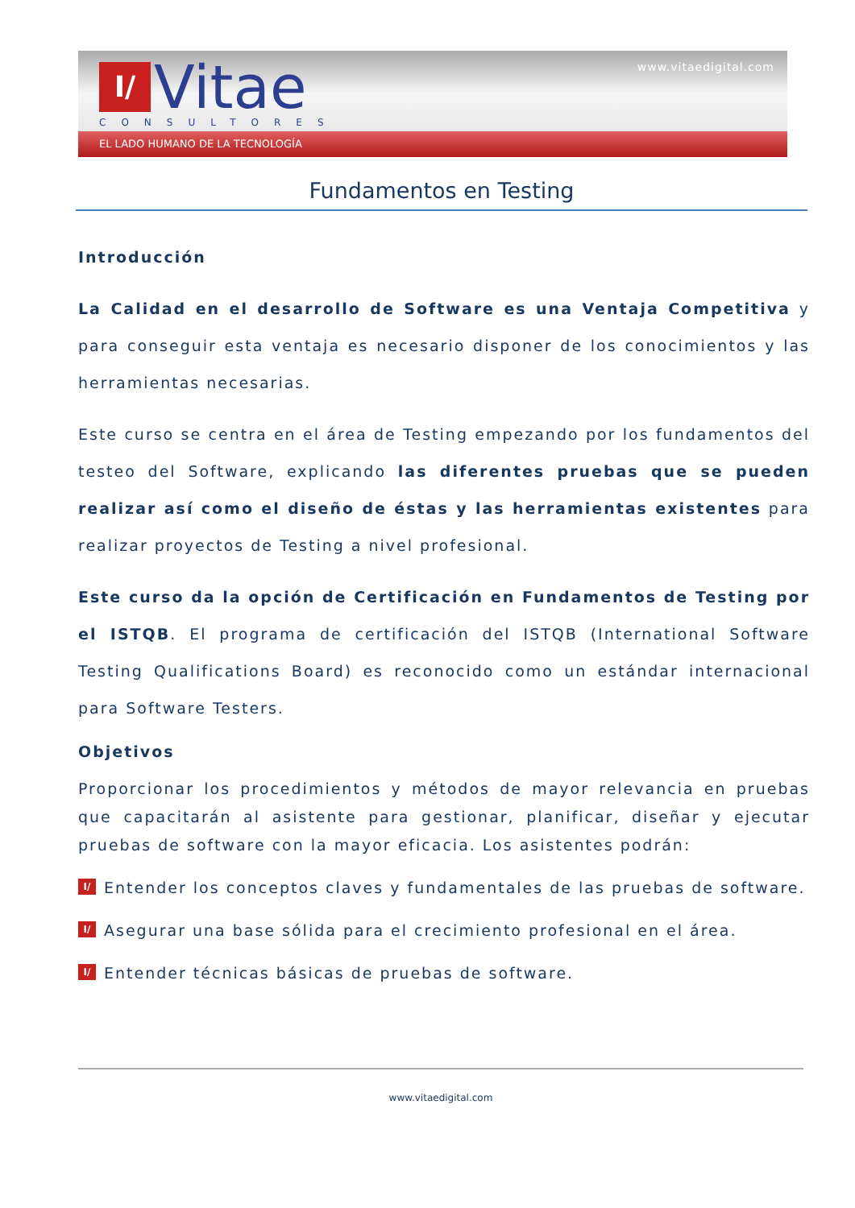I/
Vitae
CONSULTORES
www.vitaedigital.com
EL LADO HUMANO DE LA TECNOLOGÍA
Fundamentos en Testing
Introducción
La Calidad en el desarrollo de Software es una Ventaja Competitiva y para conseguir esta ventaja es necesario disponer de los conocimientos y las herramientas necesarias.
Este curso se centra en el área de Testing empezando por los fundamentos del testeo del Software, explicando las diferentes pruebas que se pueden realizar así como el diseño de éstas y las herramientas existentes para realizar proyectos de Testing a nivel profesional.
Este curso da la opción de Certificación en Fundamentos de Testing por el ISTQB. El programa de certificación del ISTQB (International Software Testing Qualifications Board) es reconocido como un estándar internacional para Software Testers.
Objetivos
Proporcionar los procedimientos y métodos de mayor relevancia en pruebas que capacitarán al asistente para gestionar, planificar, diseñar y ejecutar pruebas de software con la mayor eficacia. Los asistentes podrán:
I/ Entender los conceptos claves y fundamentales de las pruebas de software.
I/ Asegurar una base sólida para el crecimiento profesional en el área.
I/ Entender técnicas básicas de pruebas de software.
www.vitaedigital.com